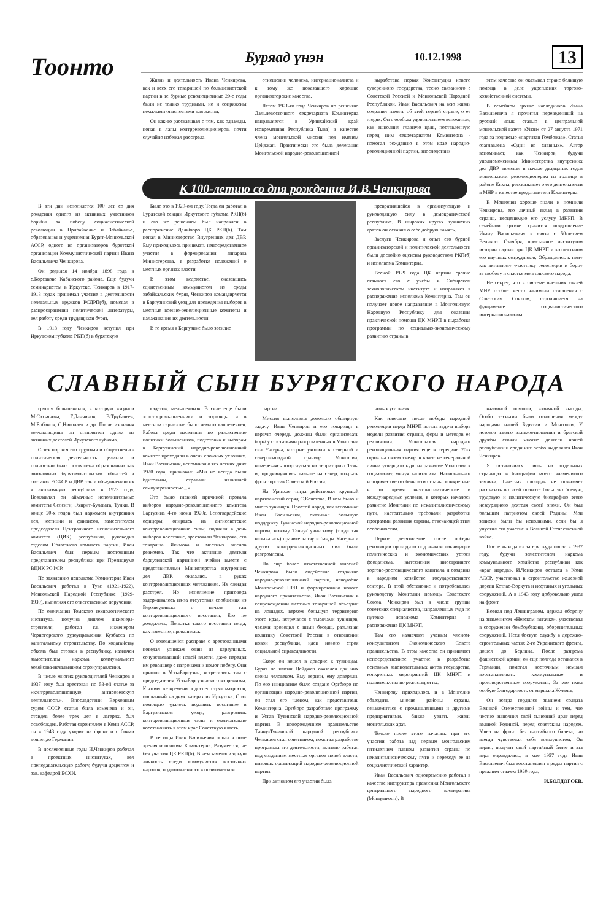Тоонто
Буряад үнэн 10.12.1998 13
Жизнь и деятельность Ивана Ченкирова, как и всех его товарищей по большевистской партии в те бурные революционные 20-е годы были не только трудными, но и сопряжены немалыми опасностями для жизни.
Он как-то рассказывал о том, как однажды, попав в лапы контрреволюционеров, почти случайно избежал расстрела.
отношении человека, интернационалиста и к тому же показавшего хорошие организаторские качества.
Летом 1921-го года Ченкиров по решению Дальневосточного секретариата Коминтерна направляется в Урянхайский край (современная Республика Тыва) в качестве члена монгольской миссии под именем Цейджап. Практически это была делегация Монгольской народно-революционной
выработана первая Конституция нового суверенного государства, тесно связанного с Советской Россией и Монгольской Народной Республикой. Иван Васильевич на всю жизнь сохранил память об этой горной стране, о ее людях. Он с особым удовольствием вспоминал, как выполнил главную цель, поставленную перед ним секретариатом Коминтерна - помогал рождению в этом крае народно-революционной партии, впоследствии
этом качестве он оказывал стране большую помощь в деле укрепления торгово-хозяйственной системы.
В семейном архиве наследников Ивана Васильевича я прочитал переведенный на русский язык статью в центральной монгольской газете «Унэн» от 27 августа 1971 года за подписью «партизан Гомбожав». Статья озаглавлена «Один из славных». Автор вспоминает, как Ченкиров, будучи уполномоченным Министерства внутренних дел ДВР, помогал в начале двадцатых годов монгольским революционерам на границе в районе Кяхты, рассказывает о его деятельности в МНР в качестве представителя Коминтерна.
В Монголии хорошо знали и помнили Ченкирова, его личный вклад в развитии страны, неоценимую его услугу МНРП. В семейном архиве хранится поздравление Ивану Васильевичу в связи с 50-летием Великого Октября, присланное институтом истории партии при ЦК МНРП и коллективом его научных сотрудников. Обращались к нему как активному участнику революции и борцу за свободу и счастье монгольского народа.
Не секрет, что в системе внешних связей МНР особое место занимали отношения с Советским Союзом, строившиеся на фундаменте социалистического интернационализма,
К 100-летию со дня рождения И.В.Ченкирова
В эти дни исполняется 100 лет со дня рождения одного из активных участников борьбы за победу социалистической революции в Прибайкалье и Забайкалье, образования и укрепления Бурят-Монгольской АССР, одного из организаторов бурятской организации Коммунистической партии Ивана Васильевича Ченкирова.
Он родился 14 ноября 1898 года в с.Корсаково Кабанского района. Еще будучи семинаристом в Иркутске, Ченкиров в 1917-1918 годах принимал участие в деятельности нелегальных кружков РСДРП(б), помогал в распространении политической литературы, вел работу среди трудящихся бурят.
В 1918 году Ченкиров вступил при Иркутском губкоме РКП(б) в бурятскую
Было это в 1920-ом году. Тогда он работал в Бурятской секции Иркутского губкома РКП(б) и его же решением был направлен в распоряжение Дальбюро ЦК РКП(б). Там попал в Министерство Внутренних дел ДВР. Ему приходилось принимать непосредственное участие в формировании аппарата Министерства, в разработке положений о местных органах власти.
В этом ведомстве, оказавшись единственным коммунистом из среды забайкальских бурят, Ченкиров командируется в Баргузинский уезд для проведения выборов в местные военно-революционные комитеты и налаживания их деятельности.
В то время в Баргузине было засилие
превратившейся в организующую и руководящую силу в демократической республике. В широких кругах тувинских аратов он оставил о себе добрую память.
Заслуги Ченкирова и опыт его бурной организаторской и политической деятельности были достойно оценены руководством РКП(б) и исполкома Коминтерна.
Весной 1929 года ЦК партии срочно отзывает его с учебы в Сибирском технологическом институте и направляет в распоряжение исполкома Коминтерна. Там он получает новое направление в Монгольскую Народную Республику для оказания практической помощи ЦК МНРП в выработке программы по социально-экономическому развитию страны в
СЛАВНЫЙ СЫН БУРЯТСКОГО НАРОДА
группу большевиков, в которую входили М.Сахьянова, Г.Данчинов, В.Трубачеев, М.Ербанов, С.Николаев и др. После изгнания колчаковщины он становится одним из активных деятелей Иркутского губкома.
С тех пор вся его трудовая и общественно-политическая деятельность целиком и полностью была посвящена образованию как автономных бурят-монгольских областей в составах РСФСР и ДВР, так и объединению их в автономную республику в 1923 году. Возглавлял он аймачные исполнительные комитеты Селенги, Эхирит-Булагата, Тунки. В конце 20-х годов был наркомом внутренних дел, юстиции и финансов, заместителем председателя Центрального исполнительного комитета (ЦИК) республики, руководил отделом Областного комитета партии. Иван Васильевич был первым постоянным представителем республики при Президиуме ВЦИК РСФСР.
По заявлению исполкома Коминтерна Иван Васильевич работал в Туве (1921-1922), Монгольской Народной Республике (1929-1930), выполняя его ответственные поручения.
По окончании Томского технологического института, получив диплом инженера-строителя, работал гл. инженером Черногорского рудоуправления Кузбасса по капитальному строительству. По ходатайству обкома был отозван в республику, назначен заместителем наркома коммунального хозяйства-начальником стройуправления.
В числе многих руководителей Ченкиров в 1937 году был арестован по 58-ой статье за «контрреволюционную, антисоветскую деятельность». Впоследствии Верховным судом СССР статья была изменена и он, отсидев более трех лет в лагерях, был освобожден. Работая строителем в Коми АССР, он в 1943 году уходит на фронт и с боями дошел до Германии.
В послевоенные годы И.Ченкиров работал в проектных институтах, вел преподавательскую работу, будучи доцентом и зав. кафедрой БСХИ.
кадетов, меньшевиков. В силе еще были золотопромышленники и торговцы, а в местном гарнизоне было немало каппелевцев. Работа среди населения по разъяснению политики большевиков, подготовка к выборам в Баргузинский народно-революционный комитет проходили в очень сложных условиях. Иван Васильевич, вспоминая о тех летних днях 1920 года, признавал: «Мы не всегда были бдительны, страдали излишней самоуверенностью...»
Это было главной причиной провала выборов народно-революционного комитета Баргузина 4-го июня 1920г. Белогвардейские офицеры, опираясь на антисоветские контрреволюционные силы, подняли в день выборов восстание, арестовали Ченкирова, его товарища Якимова и местных членов ревкомов. Так что активные деятели баргузинской партийной ячейки вместе с представителями Министерства внутренних дел ДВР, оказались в руках контрреволюционных мятежников. Их ожидал расстрел. Но исполнение приговора задерживалось из-за отсутствия сообщения из Верхнеудинска о начале там контрреволюционного восстания. Его не дождались. Попытка такого восстания тогда, как известно, провалилась.
О готовящейся расправе с арестованными поведал узникам один из караульных, сочувствовавший новой власти, даже передал им револьвер с патронами и помог побегу. Они пришли в Усть-Баргузин, встретились там с председателем Усть-Баргузинского волревкома. К этому же времени подоспел отряд матросов, посланный на двух катерах из Иркутска. С их помощью удалось подавить восстание в Баргузинском уезде, разгромить контрреволюционные силы и окончательно восстановить в этом крае Советскую власть.
В те годы Иван Васильевич попал в поле зрения исполкома Коминтерна. Разумеется, не без участия ЦК РКП(б). В нем заметили яркую личность среди коммунистов восточных народов, подготовленного в политическом
партии.
Миссия выполняла довольно обширную задачу. Иван Ченкиров и его товарищи в первую очередь должны были организовать борьбу с остатками разгромленных в Монголии сил Унгерна, которые уходили к северной и северо-западной границе Монголии, намереваясь вторгнуться на территорию Тувы и, продвинувшись дальше на север, открыть фронт против Советской России.
На Урянхае тогда действовал крупный партизанский отряд С.Кочетова. В нем было и много тувинцев. Простой народ, как вспоминал Иван Васильевич, оказывал большую поддержку Тувинской народно-революционной партии, новому Танну-Тувинскому (тогда так называлась) правительству и банды Унгерна и других контрреволюционных сил были разгромлены.
Но еще более ответственной миссией Ченкирова было содействие созданию народно-революционной партии, наподобие Монгольской НРП и формированию нового народного правительства. Иван Васильевич в сопровождении местных товарищей объездил на лошадях, верхом большую территорию этого края, встречался с тысячами тувинцев, часами проводил с ними беседы, разъясняя политику Советской России в отношении новой республики, идеи нового строя социальной справедливости.
Скоро он вошел в доверие к тувинцам. Бурят по имени Цейджап оказался для них своим человеком. Ему верили, ему доверяли. По его инициативе было создано Оргбюро по организации народно-революционной партии, он стал его членом, как представитель Коминтерна. Оргбюро разработало программу и Устав Тувинской народно-революционной партии. В новорожденном правительстве Танну-Тувинской народной республики Ченкиров стал советником, помогал разработке программы его деятельности, активно работал над созданием местных органов новой власти, низовых организаций народно-революционной партии.
При активном его участии была
новых условиях.
Как известно, после победы народной революции перед МНРП встала задача выбора модели развития страны, форм и методов ее реализации. Монгольская народно-революционная партия еще в середине 20-х годов на своем съезде в качестве генеральной линии утвердила курс на развитие Монголии к социализму, минуя капитализм. Национально-исторические особенности страны, конкретные в то время внутриполитические и международные условия, в которых началось развитие Монголии по некапиталистическому пути, настоятельно требовали разработки программы развития страны, отвечающей этим особенностям.
Первое десятилетие после победы революции проходило под знаком ликвидации политических и экономических устоев феодализма, вытеснения иностранного торгово-ростовщического капитала и создания в народном хозяйстве государственного сектора. В этой обстановке и потребовалась руководству Монголии помощь Советского Союза. Ченкиров был в числе группы советских специалистов, направленных туда по путевке исполкома Коминтерна в распоряжение ЦК МНРП.
Там его назначают ученым членом-консультантом Экономического Совета правительства. В этом качестве он принимает непосредственное участие в разработке основных законодательных актов государства, конкретных мероприятий ЦК МНРП и правительства по реализации их.
Ченкирову приходилось и в Монголии объездить многие районы страны, ознакомиться с промышленными и другими предприятиями, ближе узнать жизнь монгольских арат.
Только после этого началась при его участии работа над первым монгольским пятилетним планом развития страны по некапиталистическому пути и переходу ее на социалистический характер.
Иван Васильевич одновременно работал в качестве инструктора правления Монгольского центрального народного кооператива (Монценкооп). В
взаимной помощи, взаимной выгоды. Особо тесными были отношения между народами нашей Бурятии и Монголии. У истоков такого взаимоотношения и братской дружбы стояли многие деятели нашей республики и среди них особо выделялся Иван Ченкиров.
Я остановился лишь на отдельных страницах в биографии моего знаменитого земляка. Газетная площадь не позволяет рассказать во всей полноте большую боевую, трудовую и политическую биографию этого незаурядного деятеля своей эпохи. Он был большим патриотом своей Родины. Мои записки были бы неполными, если бы я упустил его участие в Великой Отечественной войне.
После выхода из лагеря, куда попал в 1937 году, будучи заместителем наркома коммунального хозяйства республики как «враг народа», И.Ченкиров остался в Коми АССР, участвовал в строительстве железной дороги Котлас-Воркута и нефтяных и угольных сооружений. А в 1943 году добровольно ушел на фронт.
Воевал под Ленинградом, держал оборону на знаменитом «Невском пятачке», участвовал в сооружении бомбоубежищ, оборонительных сооружений. Неся боевую службу в дорожно-строительных частях 2-го Украинского фронта, дошел до Берлина. После разгрома фашистской армии, он еще полгода оставался в Германии, помогал восточным немцам восстанавливать коммунальные и производственные сооружения. За это имел особую благодарность от маршала Жукова.
Он всегда гордился званием солдата Великой Отечественной войны и тем, что честно выполнил свой сыновний долг перед великой Родиной, перед советским народом. Ушел на фронт без партийного билета, но всегда чувствовал себя коммунистом. Он верил: получит свой партийный билет и эта вера оправдалась: в мае 1957 года Иван Васильевич был восстановлен в рядах партии с прежним стажем 1920 года.
И.БОЛДОГОЕВ.